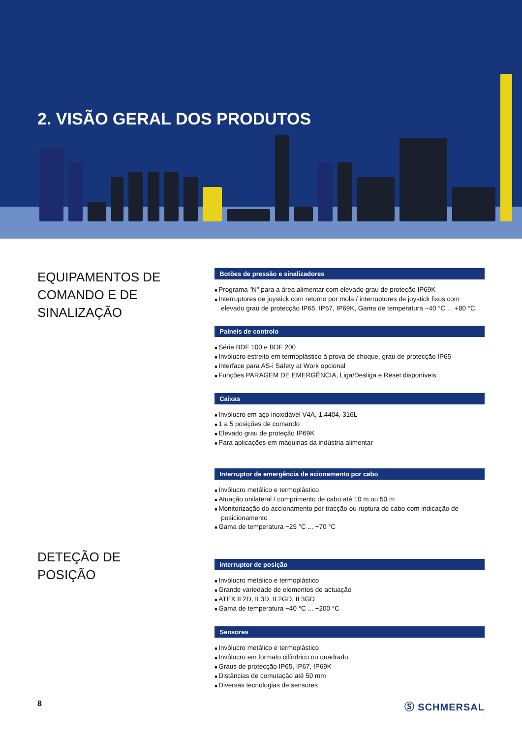2. VISÃO GERAL DOS PRODUTOS
EQUIPAMENTOS DE COMANDO E DE SINALIZAÇÃO
Botões de pressão e sinalizadores
Programa "N" para a área alimentar com elevado grau de proteção IP69K
Interruptores de joystick com retorno por mola / interruptores de joystick fixos com elevado grau de protecção IP65, IP67, IP69K, Gama de temperatura −40 °C ... +80 °C
Paineis de controlo
Série BDF 100 e BDF 200
Invólucro estreito em termoplástico à prova de choque, grau de protecção IP65
Interface para AS-i Safety at Work opcional
Funções PARAGEM DE EMERGÊNCIA, Liga/Desliga e Reset disponíveis
Caixas
Invólucro em aço inoxidável V4A, 1.4404, 316L
1 a 5 posições de comando
Elevado grau de proteção IP69K
Para aplicações em máquinas da indústria alimentar
Interruptor de emergência de acionamento por cabo
Invólucro metálico e termoplástico
Atuação unilateral / comprimento de cabo até 10 m ou 50 m
Monitorização do accionamento por tracção ou ruptura do cabo com indicação de posicionamento
Gama de temperatura −25 °C ... +70 °C
DETEÇÃO DE POSIÇÃO
interruptor de posição
Invólucro metálico e termoplástico
Grande variedade de elementos de actuação
ATEX II 2D, II 3D, II 2GD, II 3GD
Gama de temperatura −40 °C ... +200 °C
Sensores
Invólucro metálico e termoplástico
Invólucro em formato cilíndrico ou quadrado
Graus de protecção IP65, IP67, IP69K
Distâncias de comutação até 50 mm
Diversas tecnologias de sensores
8 Ⓢ SCHMERSAL